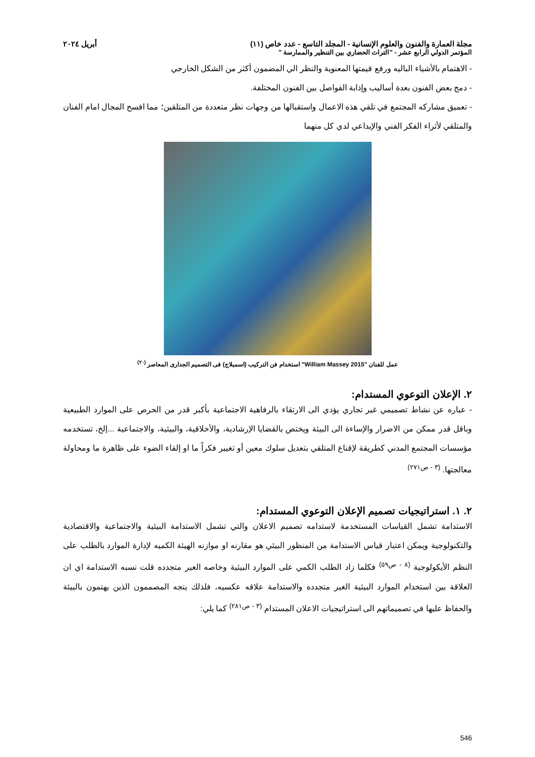مجلة العمارة والفنون والعلوم الإنسانية - المجلد التاسع - عدد خاص (١١) أبريل ٢٠٢٤
المؤتمر الدولي الرابع عشر - "التراث الحضاري بين التنظير والممارسة "
- الاهتمام بالأشياء الباليه ورفع قيمتها المعنوية والنظر الي المضمون أكثر من الشكل الخارجي
- دمج بعض الفنون بعدة أساليب وإذابة الفواصل بين الفنون المختلفة.
- تعميق مشاركه المجتمع في تلقي هذه الاعمال واستقبالها من وجهات نظر متعددة من المتلقين؛ مما افسح المجال امام الفنان والمتلقي لأثراء الفكر الفني والإبداعي لدي كل منهما
عمل للفنان "William Massey 2015" استخدام فن التركيب (اسمبلاج) فى التصميم الجدارى المعاصر <sup>(٢٠)</sup>
٢. الإعلان التوعوي المستدام:
- عباره عن نشاط تصميمي غير تجاري يؤدي الى الارتقاء بالرفاهية الاجتماعية بأكبر قدر من الحرص على الموارد الطبيعية وباقل قدر ممكن من الاضرار والإساءة الى البيئة ويختص بالقضايا الإرشادية، والأخلاقية، والبيئية، والاجتماعية ...إلخ، تستخدمه مؤسسات المجتمع المدني كطريقة لإقناع المتلقي بتعديل سلوك معين أو تغيير فكراً ما او إلقاء الضوء على ظاهرة ما ومحاولة معالجتها. <sup>(٣ - ص٢٧١)</sup>
٢. ١. استراتيجيات تصميم الإعلان التوعوي المستدام:
الاستدامة تشمل القياسات المستخدمة لاستدامه تصميم الاعلان والتي تشمل الاستدامة البيئية والاجتماعية والاقتصادية والتكنولوجية ويمكن اعتبار قياس الاستدامة من المنظور البيئي هو مقارنه او موازنه الهيئة الكميه لإدارة الموارد بالطلب على النظم الأيكولوجية <sup>(٨ - ص٥٩)</sup> فكلما زاد الطلب الكمي على الموارد البيئية وخاصه الغير متجدده قلت نسبه الاستدامة اي ان العلاقة بين استخدام الموارد البيئية الغير متجدده والاستدامة علاقه عكسيه، فلذلك يتجه المصممون الذين يهتمون بالبيئة والحفاظ عليها في تصميماتهم الى استراتيجيات الاعلان المستدام <sup>(٣ - ص٢٨١)</sup> كما يلي:
546